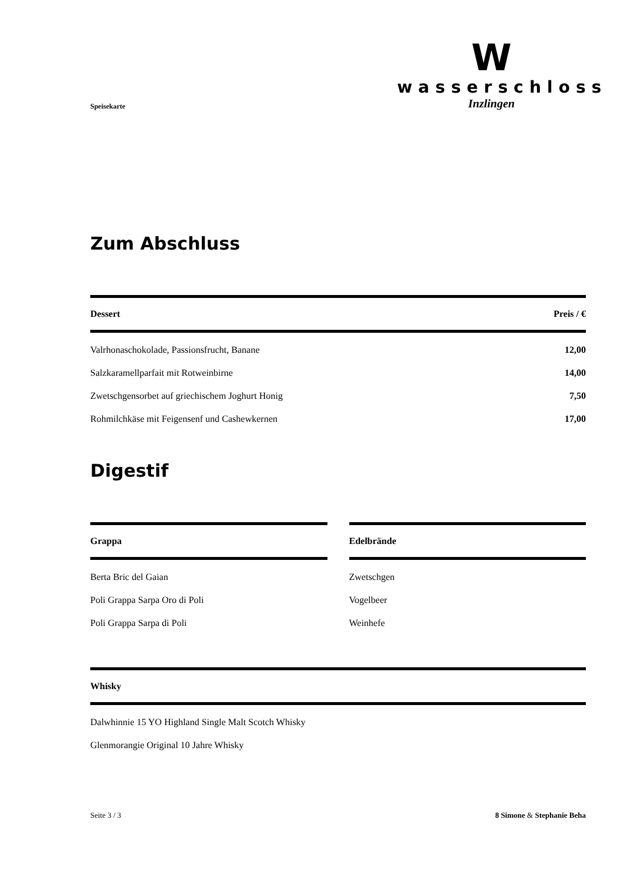Speisekarte
W
wasserschloss
Inzlingen
Zum Abschluss
| Dessert | Preis / € |
| --- | --- |
| Valrhonaschokolade, Passionsfrucht, Banane | 12,00 |
| Salzkaramellparfait mit Rotweinbirne | 14,00 |
| Zwetschgensorbet auf griechischem Joghurt Honig | 7,50 |
| Rohmilchkäse mit Feigensenf und Cashewkernen | 17,00 |
Digestif
| Grappa |
| --- |
| Berta Bric del Gaian |
| Poli Grappa Sarpa Oro di Poli |
| Poli Grappa Sarpa di Poli |
| Edelbrände |
| --- |
| Zwetschgen |
| Vogelbeer |
| Weinhefe |
| Whisky |
| --- |
| Dalwhinnie 15 YO Highland Single Malt Scotch Whisky |
| Glenmorangie Original 10 Jahre Whisky |
Seite 3 / 3 8 Simone & Stephanie Beha